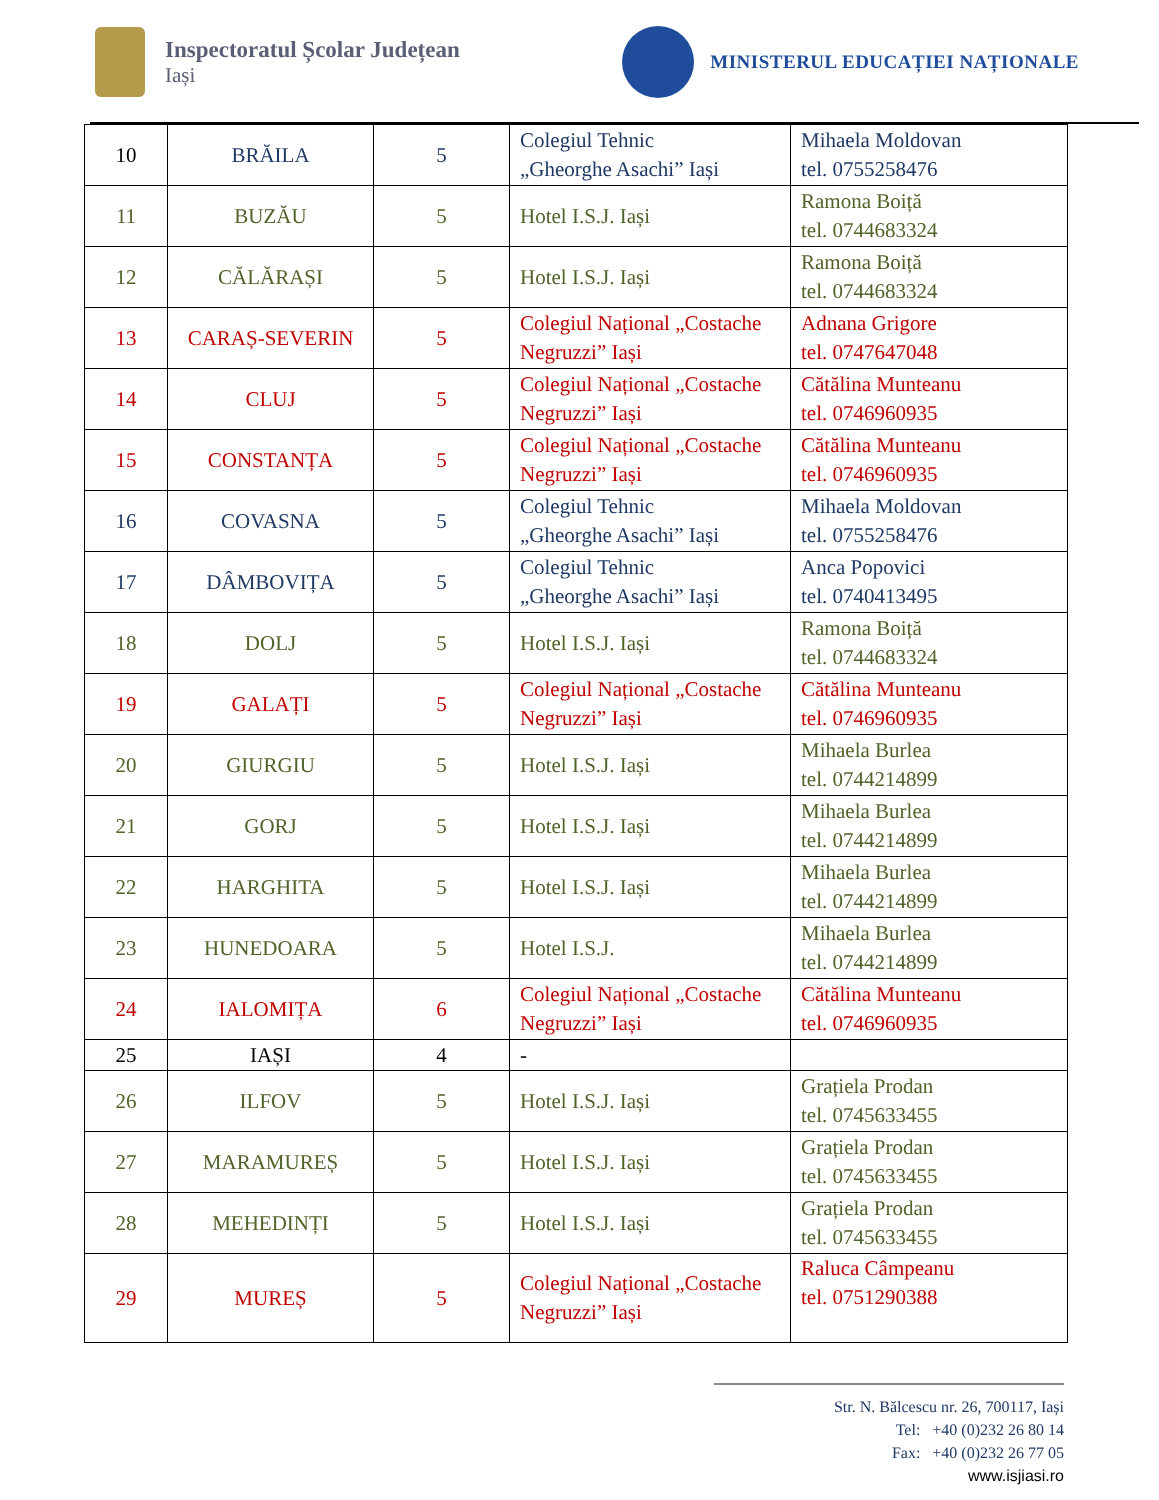Inspectoratul Școlar Județean
Iași
MINISTERUL EDUCAȚIEI NAȚIONALE
| 10 | BRĂILA | 5 | Colegiul Tehnic „Gheorghe Asachi” Iași | Mihaela Moldovan tel. 0755258476 |
| 11 | BUZĂU | 5 | Hotel I.S.J. Iași | Ramona Boiță tel. 0744683324 |
| 12 | CĂLĂRAȘI | 5 | Hotel I.S.J. Iași | Ramona Boiță tel. 0744683324 |
| 13 | CARAȘ-SEVERIN | 5 | Colegiul Național „Costache Negruzzi” Iași | Adnana Grigore tel. 0747647048 |
| 14 | CLUJ | 5 | Colegiul Național „Costache Negruzzi” Iași | Cătălina Munteanu tel. 0746960935 |
| 15 | CONSTANȚA | 5 | Colegiul Național „Costache Negruzzi” Iași | Cătălina Munteanu tel. 0746960935 |
| 16 | COVASNA | 5 | Colegiul Tehnic „Gheorghe Asachi” Iași | Mihaela Moldovan tel. 0755258476 |
| 17 | DÂMBOVIȚA | 5 | Colegiul Tehnic „Gheorghe Asachi” Iași | Anca Popovici tel. 0740413495 |
| 18 | DOLJ | 5 | Hotel I.S.J. Iași | Ramona Boiță tel. 0744683324 |
| 19 | GALAȚI | 5 | Colegiul Național „Costache Negruzzi” Iași | Cătălina Munteanu tel. 0746960935 |
| 20 | GIURGIU | 5 | Hotel I.S.J. Iași | Mihaela Burlea tel. 0744214899 |
| 21 | GORJ | 5 | Hotel I.S.J. Iași | Mihaela Burlea tel. 0744214899 |
| 22 | HARGHITA | 5 | Hotel I.S.J. Iași | Mihaela Burlea tel. 0744214899 |
| 23 | HUNEDOARA | 5 | Hotel I.S.J. | Mihaela Burlea tel. 0744214899 |
| 24 | IALOMIȚA | 6 | Colegiul Național „Costache Negruzzi” Iași | Cătălina Munteanu tel. 0746960935 |
| 25 | IAȘI | 4 | - | |
| 26 | ILFOV | 5 | Hotel I.S.J. Iași | Grațiela Prodan tel. 0745633455 |
| 27 | MARAMUREȘ | 5 | Hotel I.S.J. Iași | Grațiela Prodan tel. 0745633455 |
| 28 | MEHEDINȚI | 5 | Hotel I.S.J. Iași | Grațiela Prodan tel. 0745633455 |
| 29 | MUREȘ | 5 | Colegiul Național „Costache Negruzzi” Iași | Raluca Câmpeanu tel. 0751290388 |
Str. N. Bălcescu nr. 26, 700117, Iași
Tel: +40 (0)232 26 80 14
Fax: +40 (0)232 26 77 05
www.isjiasi.ro